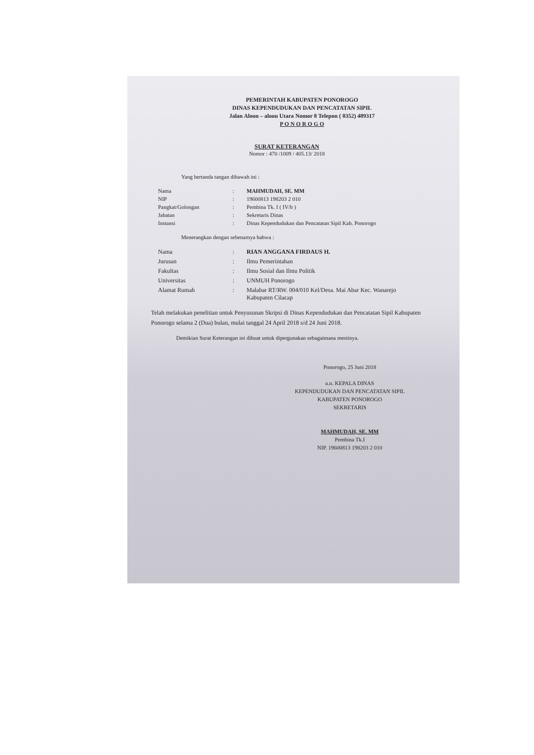PEMERINTAH KABUPATEN PONOROGO
DINAS KEPENDUDUKAN DAN PENCATATAN SIPIL
Jalan Aloon – aloon Utara Nomor 8 Telepon ( 0352) 489317
P O N O R O G O
SURAT KETERANGAN
Nomor : 470 /1009 / 405.13/ 2018
Yang bertanda tangan dibawah ini :
| Nama | : | MAHMUDAH, SE. MM |
| NIP | : | 19600813 198203 2 010 |
| Pangkat/Golongan | : | Pembina Tk. I ( IV/b ) |
| Jabatan | : | Sekretaris Dinas |
| Instansi | : | Dinas Kependudukan dan Pencatatan Sipil Kab. Ponorogo |
Menerangkan dengan sebenarnya bahwa :
| Nama | : | RIAN ANGGANA FIRDAUS H. |
| Jurusan | : | Ilmu Pemerintahan |
| Fakultas | : | Ilmu Sosial dan Ilmu Politik |
| Universitas | : | UNMUH Ponorogo |
| Alamat Rumah | : | Malabar RT/RW. 004/010 Kel/Desa. Mai Abar Kec. Wanarejo Kabupaten Cilacap |
Telah melakukan penelitian untuk Penyusunan Skripsi di Dinas Kependudukan dan Pencatatan Sipil Kabupaten Ponorogo selama 2 (Dua) bulan, mulai tanggal 24 April 2018 s/d 24 Juni 2018.
Demikian Surat Keterangan ini dibuat untuk dipergunakan sebagaimana mestinya.
Ponorogo, 25 Juni 2018
a.n. KEPALA DINAS
KEPENDUDUKAN DAN PENCATATAN SIPIL
KABUPATEN PONOROGO
SEKRETARIS
MAHMUDAH, SE. MM
Pembina Tk.I
NIP. 19600813 198203 2 010